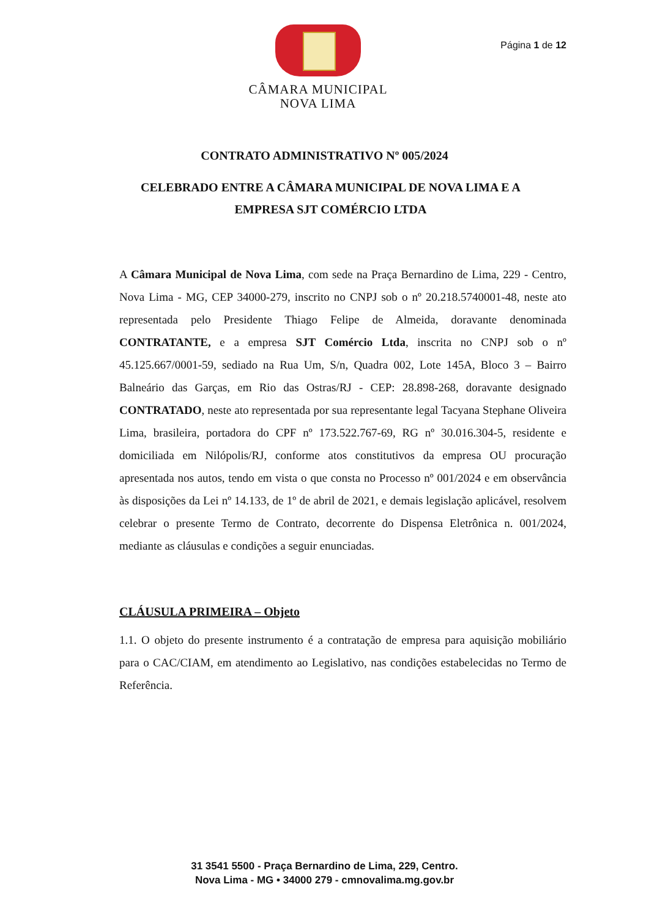CÂMARA MUNICIPAL
NOVA LIMA
Página 1 de 12
CONTRATO ADMINISTRATIVO Nº 005/2024
CELEBRADO ENTRE A CÂMARA MUNICIPAL DE NOVA LIMA E A EMPRESA SJT COMÉRCIO LTDA
A Câmara Municipal de Nova Lima, com sede na Praça Bernardino de Lima, 229 - Centro, Nova Lima - MG, CEP 34000-279, inscrito no CNPJ sob o nº 20.218.5740001-48, neste ato representada pelo Presidente Thiago Felipe de Almeida, doravante denominada CONTRATANTE, e a empresa SJT Comércio Ltda, inscrita no CNPJ sob o nº 45.125.667/0001-59, sediado na Rua Um, S/n, Quadra 002, Lote 145A, Bloco 3 – Bairro Balneário das Garças, em Rio das Ostras/RJ - CEP: 28.898-268, doravante designado CONTRATADO, neste ato representada por sua representante legal Tacyana Stephane Oliveira Lima, brasileira, portadora do CPF nº 173.522.767-69, RG nº 30.016.304-5, residente e domiciliada em Nilópolis/RJ, conforme atos constitutivos da empresa OU procuração apresentada nos autos, tendo em vista o que consta no Processo nº 001/2024 e em observância às disposições da Lei nº 14.133, de 1º de abril de 2021, e demais legislação aplicável, resolvem celebrar o presente Termo de Contrato, decorrente do Dispensa Eletrônica n. 001/2024, mediante as cláusulas e condições a seguir enunciadas.
CLÁUSULA PRIMEIRA – Objeto
1.1. O objeto do presente instrumento é a contratação de empresa para aquisição mobiliário para o CAC/CIAM, em atendimento ao Legislativo, nas condições estabelecidas no Termo de Referência.
31 3541 5500 - Praça Bernardino de Lima, 229, Centro.
Nova Lima - MG • 34000 279 - cmnovalima.mg.gov.br